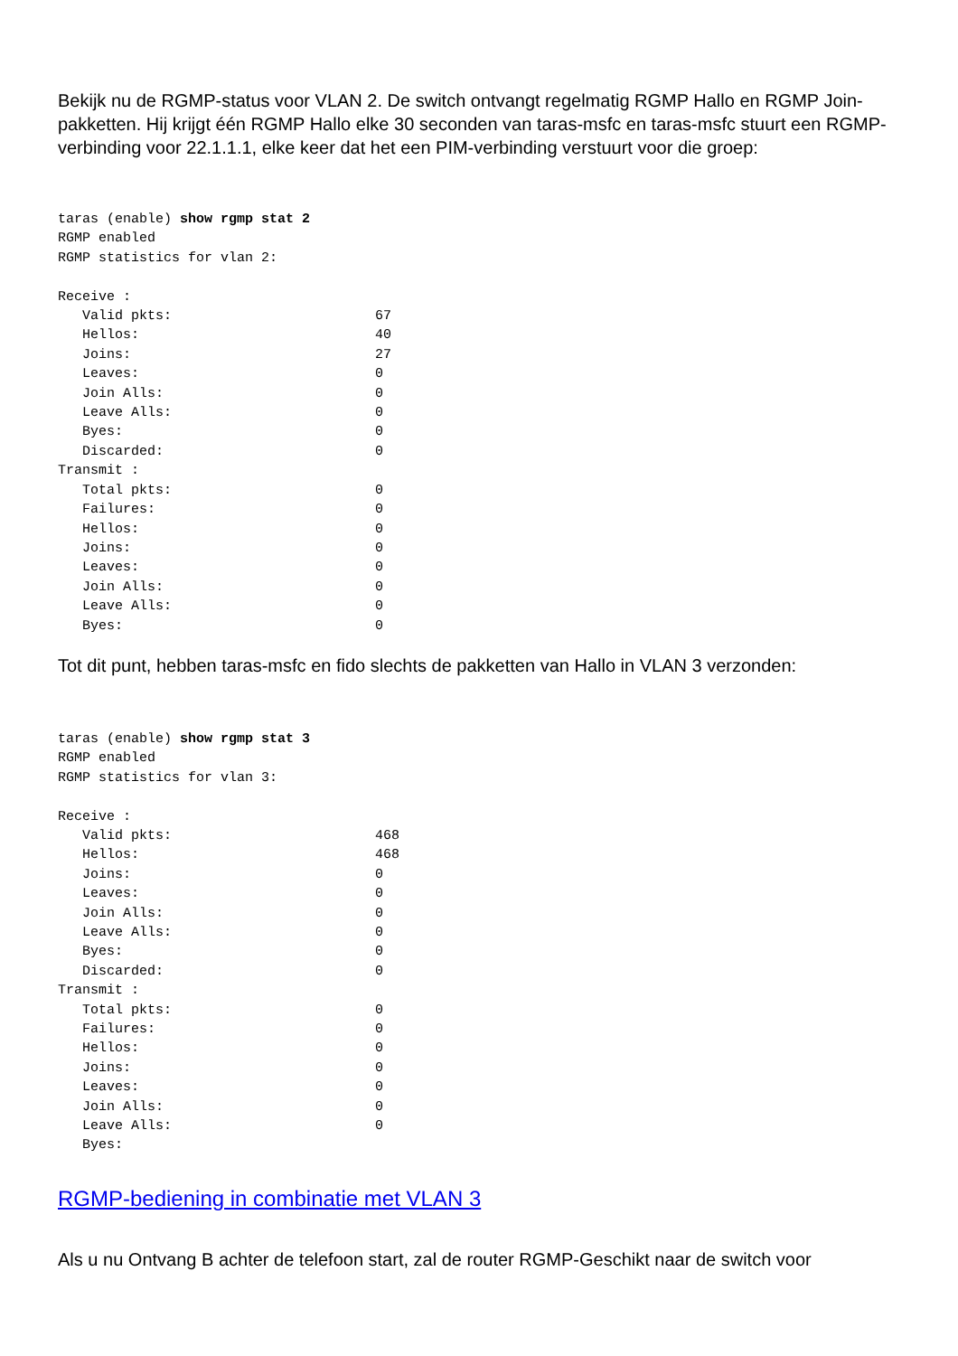Bekijk nu de RGMP-status voor VLAN 2. De switch ontvangt regelmatig RGMP Hallo en RGMP Join-pakketten. Hij krijgt één RGMP Hallo elke 30 seconden van taras-msfc en taras-msfc stuurt een RGMP-verbinding voor 22.1.1.1, elke keer dat het een PIM-verbinding verstuurt voor die groep:
taras (enable) show rgmp stat 2
RGMP enabled
RGMP statistics for vlan 2:

Receive :
   Valid pkts:                         67
   Hellos:                             40
   Joins:                              27
   Leaves:                             0
   Join Alls:                          0
   Leave Alls:                         0
   Byes:                               0
   Discarded:                          0
Transmit :
   Total pkts:                         0
   Failures:                           0
   Hellos:                             0
   Joins:                              0
   Leaves:                             0
   Join Alls:                          0
   Leave Alls:                         0
   Byes:                               0
Tot dit punt, hebben taras-msfc en fido slechts de pakketten van Hallo in VLAN 3 verzonden:
taras (enable) show rgmp stat 3
RGMP enabled
RGMP statistics for vlan 3:

Receive :
   Valid pkts:                         468
   Hellos:                             468
   Joins:                              0
   Leaves:                             0
   Join Alls:                          0
   Leave Alls:                         0
   Byes:                               0
   Discarded:                          0
Transmit :
   Total pkts:                         0
   Failures:                           0
   Hellos:                             0
   Joins:                              0
   Leaves:                             0
   Join Alls:                          0
   Leave Alls:                         0
   Byes:
RGMP-bediening in combinatie met VLAN 3
Als u nu Ontvang B achter de telefoon start, zal de router RGMP-Geschikt naar de switch voor